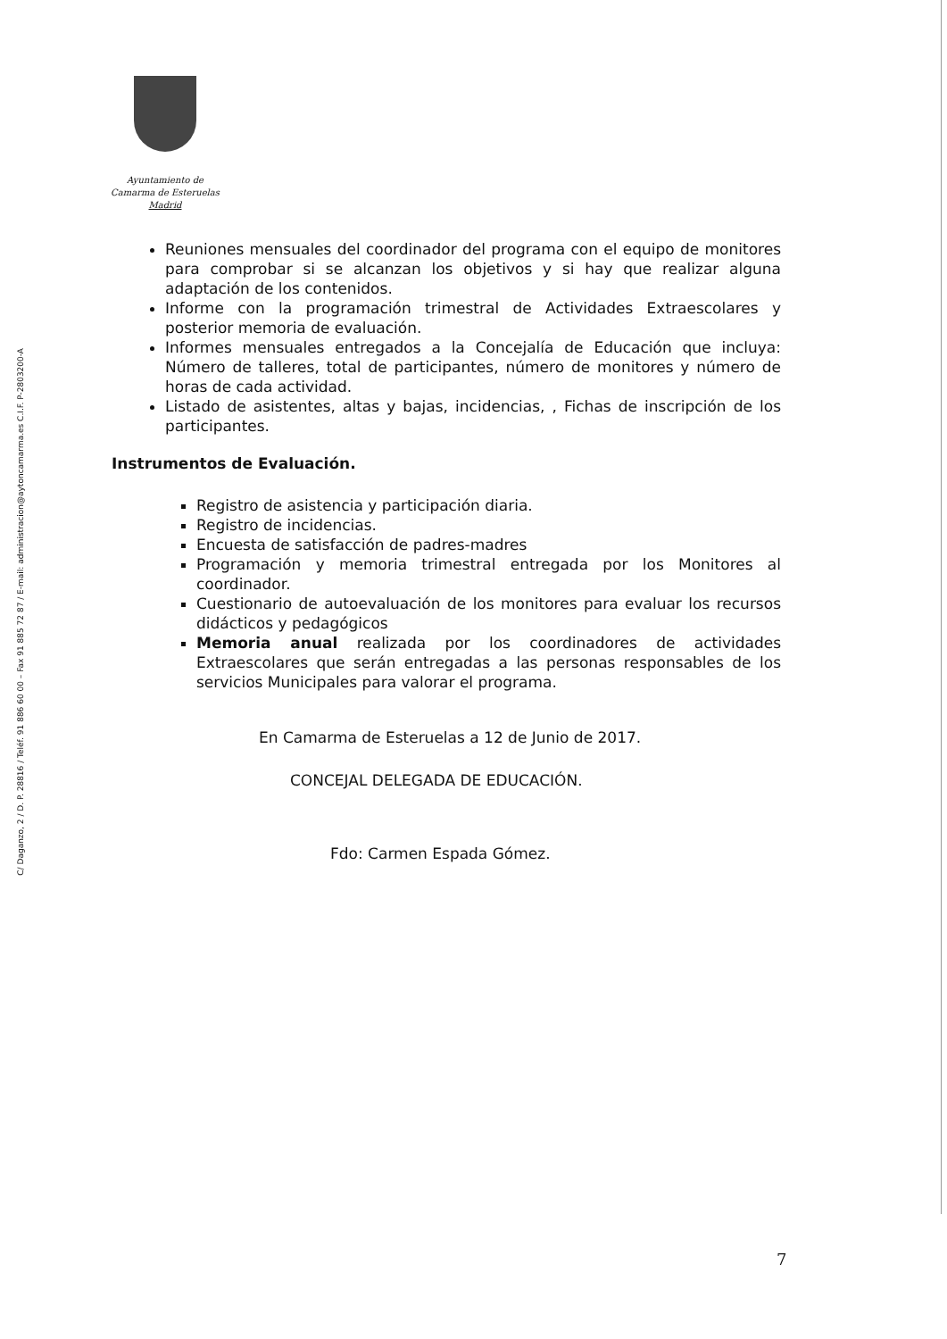Ayuntamiento de
Camarma de Esteruelas
Madrid
C/ Daganzo, 2 / D. P. 28816 / Teléf. 91 886 60 00 – Fax 91 885 72 87 / E-mail: administracion@aytoncamarma.es C.I.F. P-2803200-A
Reuniones mensuales del coordinador del programa con el equipo de monitores para comprobar si se alcanzan los objetivos y si hay que realizar alguna adaptación de los contenidos.
Informe con la programación trimestral de Actividades Extraescolares y posterior memoria de evaluación.
Informes mensuales entregados a la Concejalía de Educación que incluya: Número de talleres, total de participantes, número de monitores y número de horas de cada actividad.
Listado de asistentes, altas y bajas, incidencias, , Fichas de inscripción de los participantes.
Instrumentos de Evaluación.
Registro de asistencia y participación diaria.
Registro de incidencias.
Encuesta de satisfacción de padres-madres
Programación y memoria trimestral entregada por los Monitores al coordinador.
Cuestionario de autoevaluación de los monitores para evaluar los recursos didácticos y pedagógicos
Memoria anual realizada por los coordinadores de actividades Extraescolares que serán entregadas a las personas responsables de los servicios Municipales para valorar el programa.
En Camarma de Esteruelas a 12 de Junio de 2017.
CONCEJAL DELEGADA DE EDUCACIÓN.
Fdo: Carmen Espada Gómez.
7